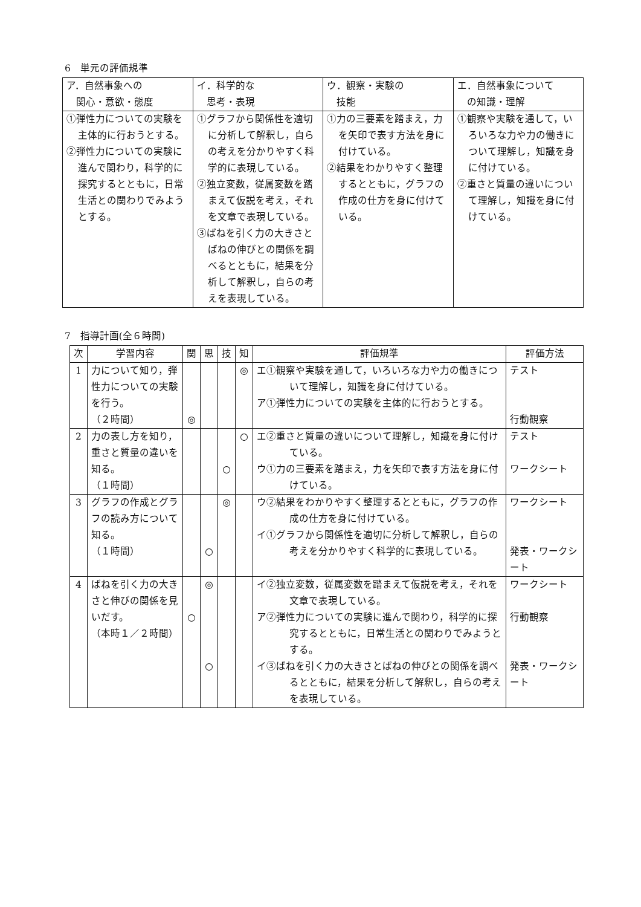6　単元の評価規準
| ア．自然事象への 関心・意欲・態度 | イ．科学的な 思考・表現 | ウ．観察・実験の 技能 | エ．自然事象について の知識・理解 |
| --- | --- | --- | --- |
| ①弾性力についての実験を主体的に行おうとする。 ②弾性力についての実験に進んで関わり，科学的に探究するとともに，日常生活との関わりでみようとする。 | ①グラフから関係性を適切に分析して解釈し，自らの考えを分かりやすく科学的に表現している。 ②独立変数，従属変数を踏まえて仮説を考え，それを文章で表現している。 ③ばねを引く力の大きさとばねの伸びとの関係を調べるとともに，結果を分析して解釈し，自らの考えを表現している。 | ①力の三要素を踏まえ，力を矢印で表す方法を身に付けている。 ②結果をわかりやすく整理するとともに，グラフの作成の仕方を身に付けている。 | ①観察や実験を通して，いろいろな力や力の働きについて理解し，知識を身に付けている。 ②重さと質量の違いについて理解し，知識を身に付けている。 |
7　指導計画(全６時間)
| 次 | 学習内容 | 関 | 思 | 技 | 知 | 評価規準 | 評価方法 |
| --- | --- | --- | --- | --- | --- | --- | --- |
| 1 | 力について知り，弾性力についての実験を行う。 （２時間） | ◎ | | | ◎ | エ①観察や実験を通して，いろいろな力や力の働きについて理解し，知識を身に付けている。 ア①弾性力についての実験を主体的に行おうとする。 | テスト 行動観察 |
| 2 | 力の表し方を知り，重さと質量の違いを知る。 （１時間） | | | ○ | ○ | エ②重さと質量の違いについて理解し，知識を身に付けている。 ウ①力の三要素を踏まえ，力を矢印で表す方法を身に付けている。 | テスト ワークシート |
| 3 | グラフの作成とグラフの読み方について知る。 （１時間） | | ○ | ◎ | | ウ②結果をわかりやすく整理するとともに，グラフの作成の仕方を身に付けている。 イ①グラフから関係性を適切に分析して解釈し，自らの考えを分かりやすく科学的に表現している。 | ワークシート 発表・ワークシート |
| 4 | ばねを引く力の大きさと伸びの関係を見いだす。 （本時１／２時間） | ○ | ◎ ○ | | | イ②独立変数，従属変数を踏まえて仮説を考え，それを文章で表現している。 ア②弾性力についての実験に進んで関わり，科学的に探究するとともに，日常生活との関わりでみようとする。 イ③ばねを引く力の大きさとばねの伸びとの関係を調べるとともに，結果を分析して解釈し，自らの考えを表現している。 | ワークシート 行動観察 発表・ワークシート |